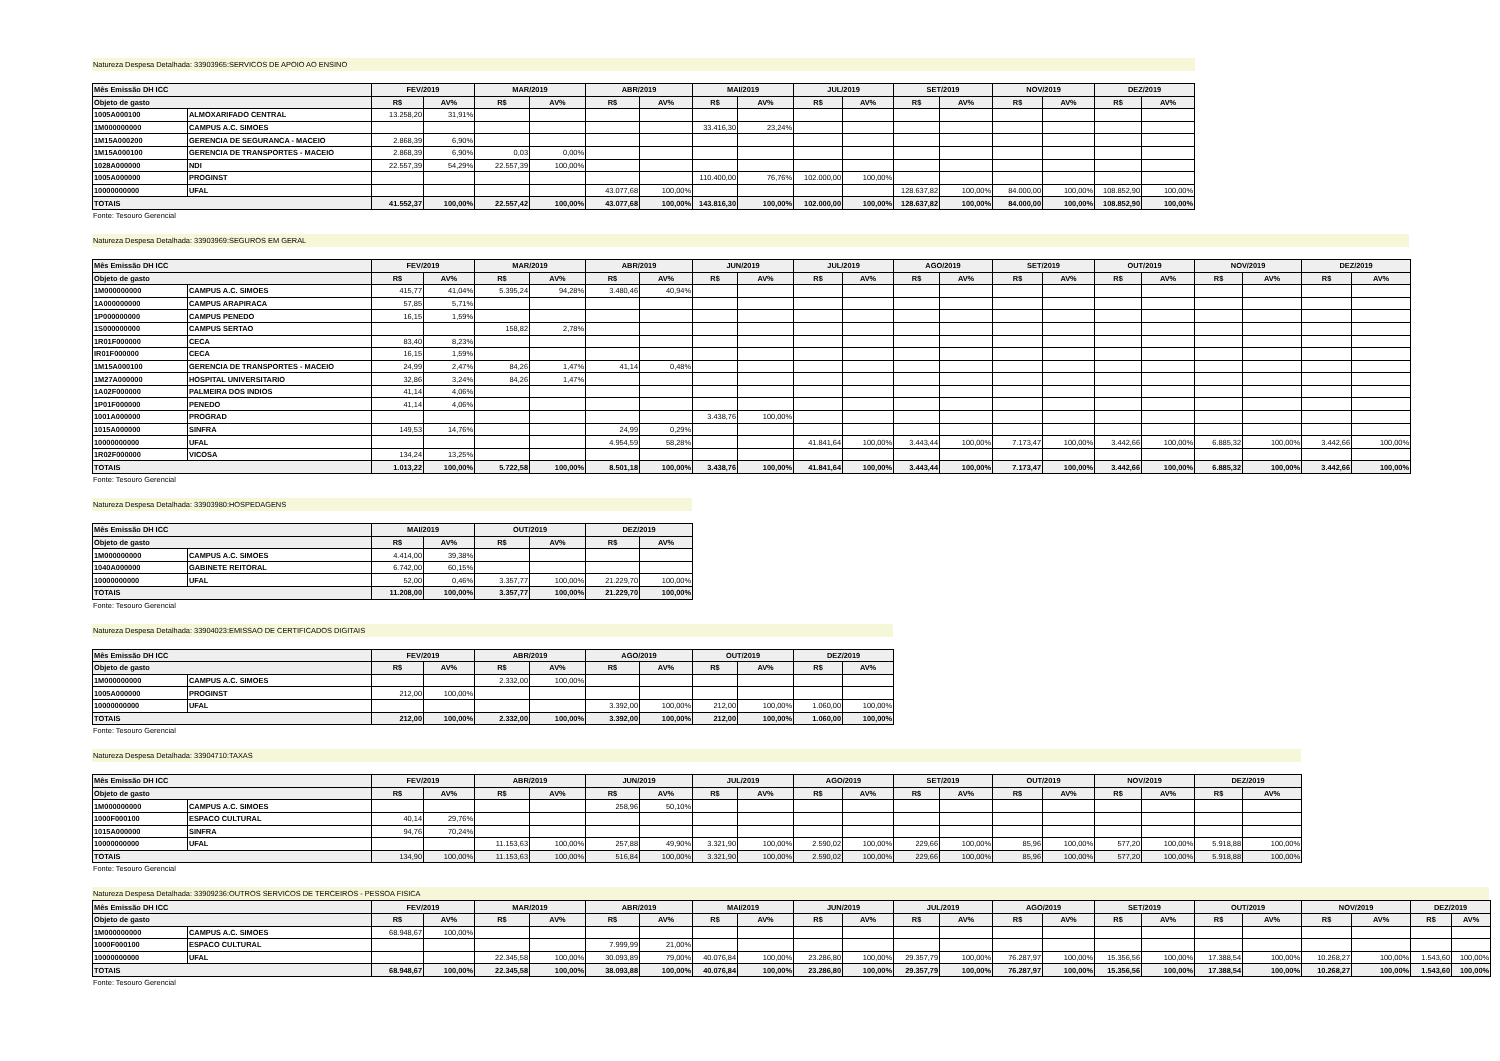Natureza Despesa Detalhada: 33903965:SERVICOS DE APOIO AO ENSINO
| Mês Emissão DH ICC | | FEV/2019 | | MAR/2019 | | ABR/2019 | | MAI/2019 | | JUL/2019 | | SET/2019 | | NOV/2019 | | DEZ/2019 | |
| --- | --- | --- | --- | --- | --- | --- | --- | --- | --- | --- | --- | --- | --- | --- | --- | --- | --- |
| Objeto de gasto | | R$ | AV% | R$ | AV% | R$ | AV% | R$ | AV% | R$ | AV% | R$ | AV% | R$ | AV% | R$ | AV% |
| 1005A000100 | ALMOXARIFADO CENTRAL | 13.258,20 | 31,91% | | | | | | | | | | | | | | |
| 1M000000000 | CAMPUS A.C. SIMOES | | | | | | | 33.416,30 | 23,24% | | | | | | | | |
| 1M15A000200 | GERENCIA DE SEGURANCA - MACEIO | 2.868,39 | 6,90% | | | | | | | | | | | | | | |
| 1M15A000100 | GERENCIA DE TRANSPORTES - MACEIO | 2.868,39 | 6,90% | 0,03 | 0,00% | | | | | | | | | | | | |
| 1028A000000 | NDI | 22.557,39 | 54,29% | 22.557,39 | 100,00% | | | | | | | | | | | | |
| 1005A000000 | PROGINST | | | | | | | 110.400,00 | 76,76% | 102.000,00 | 100,00% | | | | | | |
| 10000000000 | UFAL | | | | | 43.077,68 | 100,00% | | | | | 128.637,82 | 100,00% | 84.000,00 | 100,00% | 108.852,90 | 100,00% |
| TOTAIS | | 41.552,37 | 100,00% | 22.557,42 | 100,00% | 43.077,68 | 100,00% | 143.816,30 | 100,00% | 102.000,00 | 100,00% | 128.637,82 | 100,00% | 84.000,00 | 100,00% | 108.852,90 | 100,00% |
Fonte: Tesouro Gerencial
Natureza Despesa Detalhada: 33903969:SEGUROS EM GERAL
| Mês Emissão DH ICC | | FEV/2019 | | MAR/2019 | | ABR/2019 | | JUN/2019 | | JUL/2019 | | AGO/2019 | | SET/2019 | | OUT/2019 | | NOV/2019 | | DEZ/2019 | |
| --- | --- | --- | --- | --- | --- | --- | --- | --- | --- | --- | --- | --- | --- | --- | --- | --- | --- | --- | --- | --- | --- |
| Objeto de gasto | | R$ | AV% | R$ | AV% | R$ | AV% | R$ | AV% | R$ | AV% | R$ | AV% | R$ | AV% | R$ | AV% | R$ | AV% | R$ | AV% |
| 1M000000000 | CAMPUS A.C. SIMOES | 415,77 | 41,04% | 5.395,24 | 94,28% | 3.480,46 | 40,94% | | | | | | | | | | | | | | |
| 1A000000000 | CAMPUS ARAPIRACA | 57,85 | 5,71% | | | | | | | | | | | | | | | | | | |
| 1P000000000 | CAMPUS PENEDO | 16,15 | 1,59% | | | | | | | | | | | | | | | | | | |
| 1S000000000 | CAMPUS SERTAO | | | 158,82 | 2,78% | | | | | | | | | | | | | | | | |
| 1R01F000000 | CECA | 83,40 | 8,23% | | | | | | | | | | | | | | | | | | |
| IR01F000000 | CECA | 16,15 | 1,59% | | | | | | | | | | | | | | | | | | |
| 1M15A000100 | GERENCIA DE TRANSPORTES - MACEIO | 24,99 | 2,47% | 84,26 | 1,47% | 41,14 | 0,48% | | | | | | | | | | | | | | |
| 1M27A000000 | HOSPITAL UNIVERSITARIO | 32,86 | 3,24% | 84,26 | 1,47% | | | | | | | | | | | | | | | | |
| 1A02F000000 | PALMEIRA DOS INDIOS | 41,14 | 4,06% | | | | | | | | | | | | | | | | | | |
| 1P01F000000 | PENEDO | 41,14 | 4,06% | | | | | | | | | | | | | | | | | | |
| 1001A000000 | PROGRAD | | | | | | | 3.438,76 | 100,00% | | | | | | | | | | | | |
| 1015A000000 | SINFRA | 149,53 | 14,76% | | | 24,99 | 0,29% | | | | | | | | | | | | | | |
| 10000000000 | UFAL | | | | | 4.954,59 | 58,28% | | | 41.841,64 | 100,00% | 3.443,44 | 100,00% | 7.173,47 | 100,00% | 3.442,66 | 100,00% | 6.885,32 | 100,00% | 3.442,66 | 100,00% |
| 1R02F000000 | VICOSA | 134,24 | 13,25% | | | | | | | | | | | | | | | | | | |
| TOTAIS | | 1.013,22 | 100,00% | 5.722,58 | 100,00% | 8.501,18 | 100,00% | 3.438,76 | 100,00% | 41.841,64 | 100,00% | 3.443,44 | 100,00% | 7.173,47 | 100,00% | 3.442,66 | 100,00% | 6.885,32 | 100,00% | 3.442,66 | 100,00% |
Fonte: Tesouro Gerencial
Natureza Despesa Detalhada: 33903980:HOSPEDAGENS
| Mês Emissão DH ICC | | MAI/2019 | | OUT/2019 | | DEZ/2019 | |
| --- | --- | --- | --- | --- | --- | --- | --- |
| Objeto de gasto | | R$ | AV% | R$ | AV% | R$ | AV% |
| 1M000000000 | CAMPUS A.C. SIMOES | 4.414,00 | 39,38% | | | | |
| 1040A000000 | GABINETE REITORAL | 6.742,00 | 60,15% | | | | |
| 10000000000 | UFAL | 52,00 | 0,46% | 3.357,77 | 100,00% | 21.229,70 | 100,00% |
| TOTAIS | | 11.208,00 | 100,00% | 3.357,77 | 100,00% | 21.229,70 | 100,00% |
Fonte: Tesouro Gerencial
Natureza Despesa Detalhada: 33904023:EMISSAO DE CERTIFICADOS DIGITAIS
| Mês Emissão DH ICC | | FEV/2019 | | ABR/2019 | | AGO/2019 | | OUT/2019 | | DEZ/2019 | |
| --- | --- | --- | --- | --- | --- | --- | --- | --- | --- | --- | --- |
| Objeto de gasto | | R$ | AV% | R$ | AV% | R$ | AV% | R$ | AV% | R$ | AV% |
| 1M000000000 | CAMPUS A.C. SIMOES | | | 2.332,00 | 100,00% | | | | | | |
| 1005A000000 | PROGINST | 212,00 | 100,00% | | | | | | | | |
| 10000000000 | UFAL | | | | | 3.392,00 | 100,00% | 212,00 | 100,00% | 1.060,00 | 100,00% |
| TOTAIS | | 212,00 | 100,00% | 2.332,00 | 100,00% | 3.392,00 | 100,00% | 212,00 | 100,00% | 1.060,00 | 100,00% |
Fonte: Tesouro Gerencial
Natureza Despesa Detalhada: 33904710:TAXAS
| Mês Emissão DH ICC | | FEV/2019 | | ABR/2019 | | JUN/2019 | | JUL/2019 | | AGO/2019 | | SET/2019 | | OUT/2019 | | NOV/2019 | | DEZ/2019 | |
| --- | --- | --- | --- | --- | --- | --- | --- | --- | --- | --- | --- | --- | --- | --- | --- | --- | --- | --- | --- |
| Objeto de gasto | | R$ | AV% | R$ | AV% | R$ | AV% | R$ | AV% | R$ | AV% | R$ | AV% | R$ | AV% | R$ | AV% | R$ | AV% |
| 1M000000000 | CAMPUS A.C. SIMOES | | | | | 258,96 | 50,10% | | | | | | | | | | | | |
| 1000F000100 | ESPACO CULTURAL | 40,14 | 29,76% | | | | | | | | | | | | | | | | |
| 1015A000000 | SINFRA | 94,76 | 70,24% | | | | | | | | | | | | | | | | |
| 10000000000 | UFAL | | | 11.153,63 | 100,00% | 257,88 | 49,90% | 3.321,90 | 100,00% | 2.590,02 | 100,00% | 229,66 | 100,00% | 85,96 | 100,00% | 577,20 | 100,00% | 5.918,88 | 100,00% |
| TOTAIS | | 134,90 | 100,00% | 11.153,63 | 100,00% | 516,84 | 100,00% | 3.321,90 | 100,00% | 2.590,02 | 100,00% | 229,66 | 100,00% | 85,96 | 100,00% | 577,20 | 100,00% | 5.918,88 | 100,00% |
Fonte: Tesouro Gerencial
Natureza Despesa Detalhada: 33909236:OUTROS SERVICOS DE TERCEIROS - PESSOA FISICA
| Mês Emissão DH ICC | | FEV/2019 | | MAR/2019 | | ABR/2019 | | MAI/2019 | | JUN/2019 | | JUL/2019 | | AGO/2019 | | SET/2019 | | OUT/2019 | | NOV/2019 | | DEZ/2019 | |
| --- | --- | --- | --- | --- | --- | --- | --- | --- | --- | --- | --- | --- | --- | --- | --- | --- | --- | --- | --- | --- | --- | --- | --- |
| Objeto de gasto | | R$ | AV% | R$ | AV% | R$ | AV% | R$ | AV% | R$ | AV% | R$ | AV% | R$ | AV% | R$ | AV% | R$ | AV% | R$ | AV% | R$ | AV% |
| 1M000000000 | CAMPUS A.C. SIMOES | 68.948,67 | 100,00% | | | | | | | | | | | | | | | | | | | | |
| 1000F000100 | ESPACO CULTURAL | | | | | 7.999,99 | 21,00% | | | | | | | | | | | | | | | | |
| 10000000000 | UFAL | | | 22.345,58 | 100,00% | 30.093,89 | 79,00% | 40.076,84 | 100,00% | 23.286,80 | 100,00% | 29.357,79 | 100,00% | 76.287,97 | 100,00% | 15.356,56 | 100,00% | 17.388,54 | 100,00% | 10.268,27 | 100,00% | 1.543,60 | 100,00% |
| TOTAIS | | 68.948,67 | 100,00% | 22.345,58 | 100,00% | 38.093,88 | 100,00% | 40.076,84 | 100,00% | 23.286,80 | 100,00% | 29.357,79 | 100,00% | 76.287,97 | 100,00% | 15.356,56 | 100,00% | 17.388,54 | 100,00% | 10.268,27 | 100,00% | 1.543,60 | 100,00% |
Fonte: Tesouro Gerencial